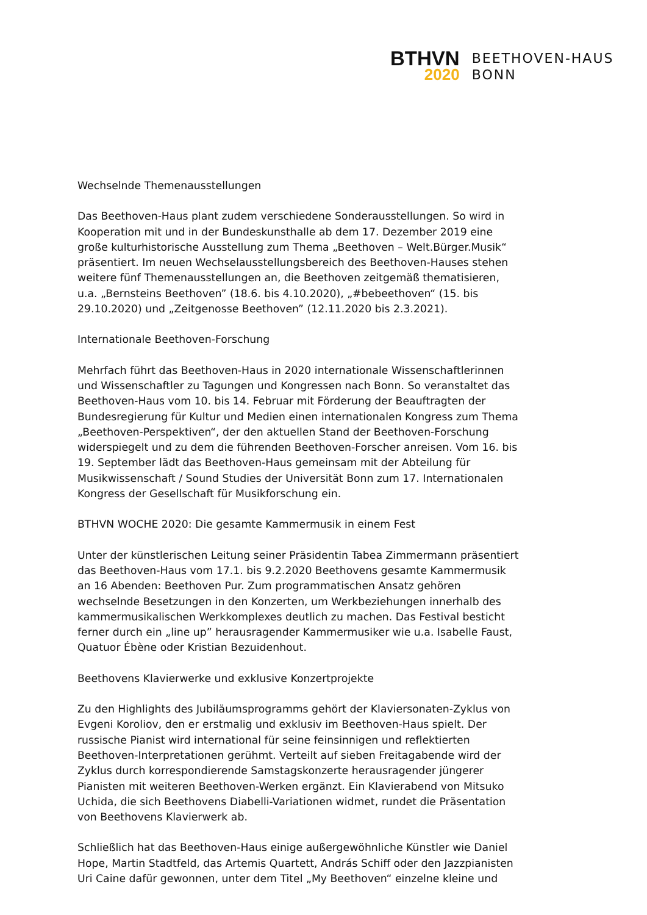BTHVN
2020
BEETHOVEN-HAUS
BONN
Wechselnde Themenausstellungen
Das Beethoven-Haus plant zudem verschiedene Sonderausstellungen. So wird in Kooperation mit und in der Bundeskunsthalle ab dem 17. Dezember 2019 eine große kulturhistorische Ausstellung zum Thema „Beethoven – Welt.Bürger.Musik“ präsentiert. Im neuen Wechselausstellungsbereich des Beethoven-Hauses stehen weitere fünf Themenausstellungen an, die Beethoven zeitgemäß thematisieren, u.a. „Bernsteins Beethoven” (18.6. bis 4.10.2020), „#bebeethoven“ (15. bis 29.10.2020) und „Zeitgenosse Beethoven” (12.11.2020 bis 2.3.2021).
Internationale Beethoven-Forschung
Mehrfach führt das Beethoven-Haus in 2020 internationale Wissenschaftlerinnen und Wissenschaftler zu Tagungen und Kongressen nach Bonn. So veranstaltet das Beethoven-Haus vom 10. bis 14. Februar mit Förderung der Beauftragten der Bundesregierung für Kultur und Medien einen internationalen Kongress zum Thema „Beethoven-Perspektiven“, der den aktuellen Stand der Beethoven-Forschung widerspiegelt und zu dem die führenden Beethoven-Forscher anreisen. Vom 16. bis 19. September lädt das Beethoven-Haus gemeinsam mit der Abteilung für Musikwissenschaft / Sound Studies der Universität Bonn zum 17. Internationalen Kongress der Gesellschaft für Musikforschung ein.
BTHVN WOCHE 2020: Die gesamte Kammermusik in einem Fest
Unter der künstlerischen Leitung seiner Präsidentin Tabea Zimmermann präsentiert das Beethoven-Haus vom 17.1. bis 9.2.2020 Beethovens gesamte Kammermusik an 16 Abenden: Beethoven Pur. Zum programmatischen Ansatz gehören wechselnde Besetzungen in den Konzerten, um Werkbeziehungen innerhalb des kammermusikalischen Werkkomplexes deutlich zu machen. Das Festival besticht ferner durch ein „line up” herausragender Kammermusiker wie u.a. Isabelle Faust, Quatuor Ébène oder Kristian Bezuidenhout.
Beethovens Klavierwerke und exklusive Konzertprojekte
Zu den Highlights des Jubiläumsprogramms gehört der Klaviersonaten-Zyklus von Evgeni Koroliov, den er erstmalig und exklusiv im Beethoven-Haus spielt. Der russische Pianist wird international für seine feinsinnigen und reflektierten Beethoven-Interpretationen gerühmt. Verteilt auf sieben Freitagabende wird der Zyklus durch korrespondierende Samstagskonzerte herausragender jüngerer Pianisten mit weiteren Beethoven-Werken ergänzt. Ein Klavierabend von Mitsuko Uchida, die sich Beethovens Diabelli-Variationen widmet, rundet die Präsentation von Beethovens Klavierwerk ab.
Schließlich hat das Beethoven-Haus einige außergewöhnliche Künstler wie Daniel Hope, Martin Stadtfeld, das Artemis Quartett, András Schiff oder den Jazzpianisten Uri Caine dafür gewonnen, unter dem Titel „My Beethoven“ einzelne kleine und